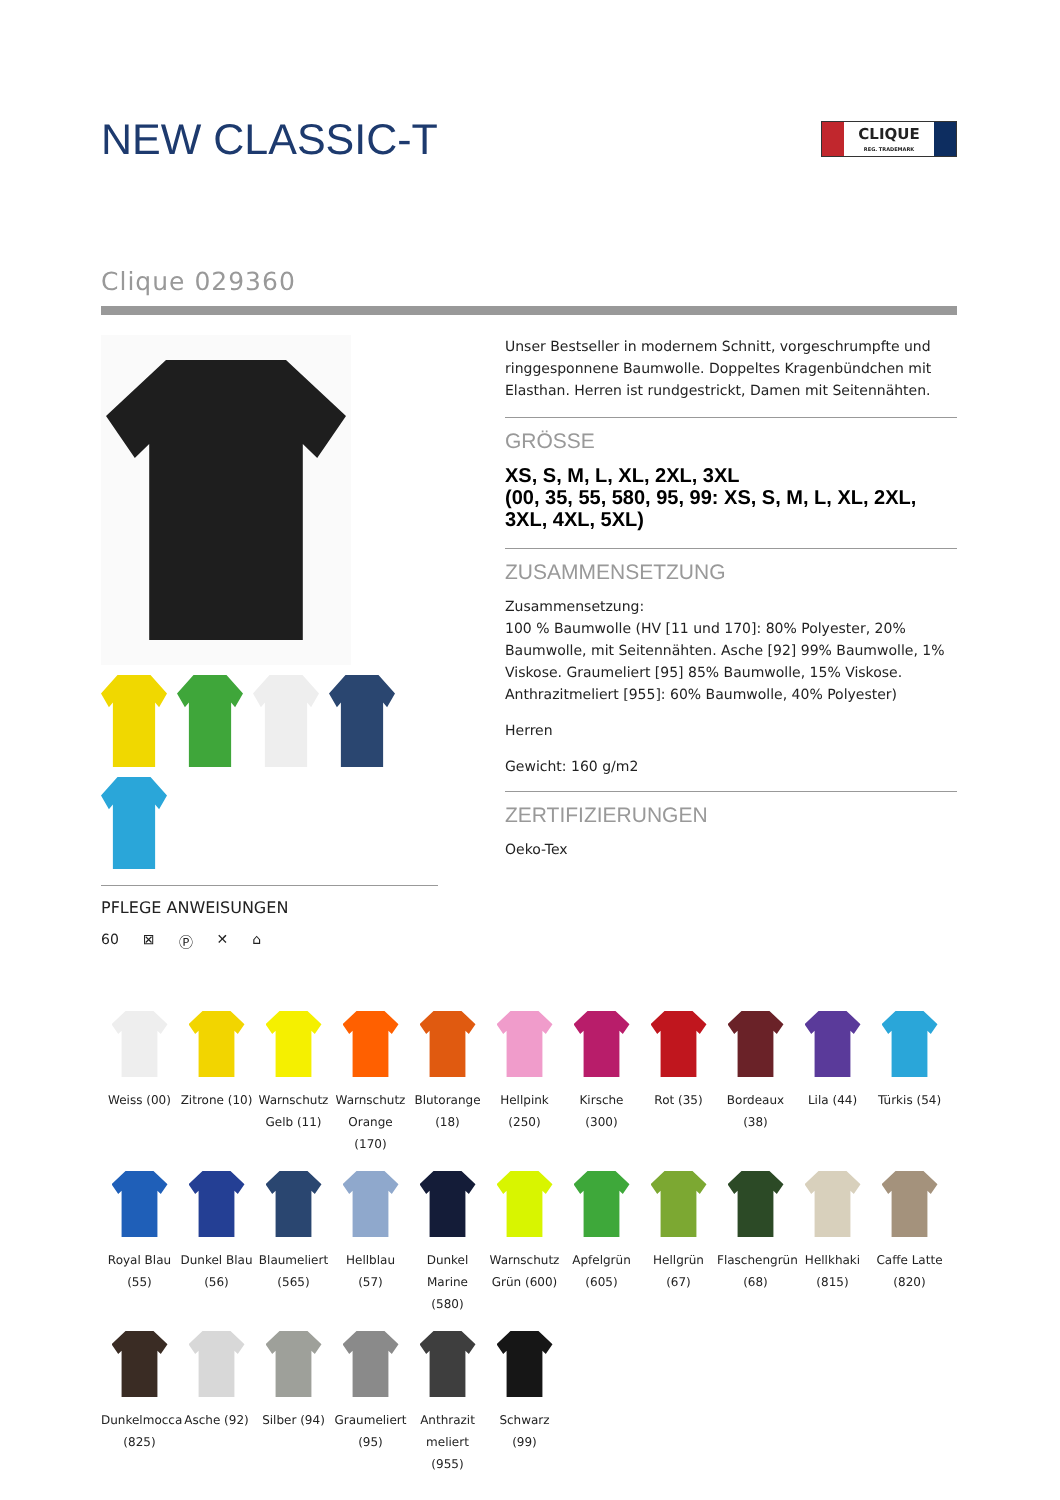NEW CLASSIC-T
CLIQUE
REG. TRADEMARK
Clique 029360
PFLEGE ANWEISUNGEN
60 ⊠ Ⓟ ✕ ⌂
Unser Bestseller in modernem Schnitt, vorgeschrumpfte und ringgesponnene Baumwolle. Doppeltes Kragenbündchen mit Elasthan. Herren ist rundgestrickt, Damen mit Seitennähten.
GRÖSSE
XS, S, M, L, XL, 2XL, 3XL
(00, 35, 55, 580, 95, 99: XS, S, M, L, XL, 2XL, 3XL, 4XL, 5XL)
ZUSAMMENSETZUNG
Zusammensetzung:
100 % Baumwolle (HV [11 und 170]: 80% Polyester, 20% Baumwolle, mit Seitennähten. Asche [92] 99% Baumwolle, 1% Viskose. Graumeliert [95] 85% Baumwolle, 15% Viskose. Anthrazitmeliert [955]: 60% Baumwolle, 40% Polyester)
Herren
Gewicht: 160 g/m2
ZERTIFIZIERUNGEN
Oeko-Tex
Weiss (00)
Zitrone (10)
Warnschutz Gelb (11)
Warnschutz Orange (170)
Blutorange (18)
Hellpink (250)
Kirsche (300)
Rot (35)
Bordeaux (38)
Lila (44)
Türkis (54)
Royal Blau (55)
Dunkel Blau (56)
Blaumeliert (565)
Hellblau (57)
Dunkel Marine (580)
Warnschutz Grün (600)
Apfelgrün (605)
Hellgrün (67)
Flaschengrün (68)
Hellkhaki (815)
Caffe Latte (820)
Dunkelmocca (825)
Asche (92)
Silber (94)
Graumeliert (95)
Anthrazit meliert (955)
Schwarz (99)